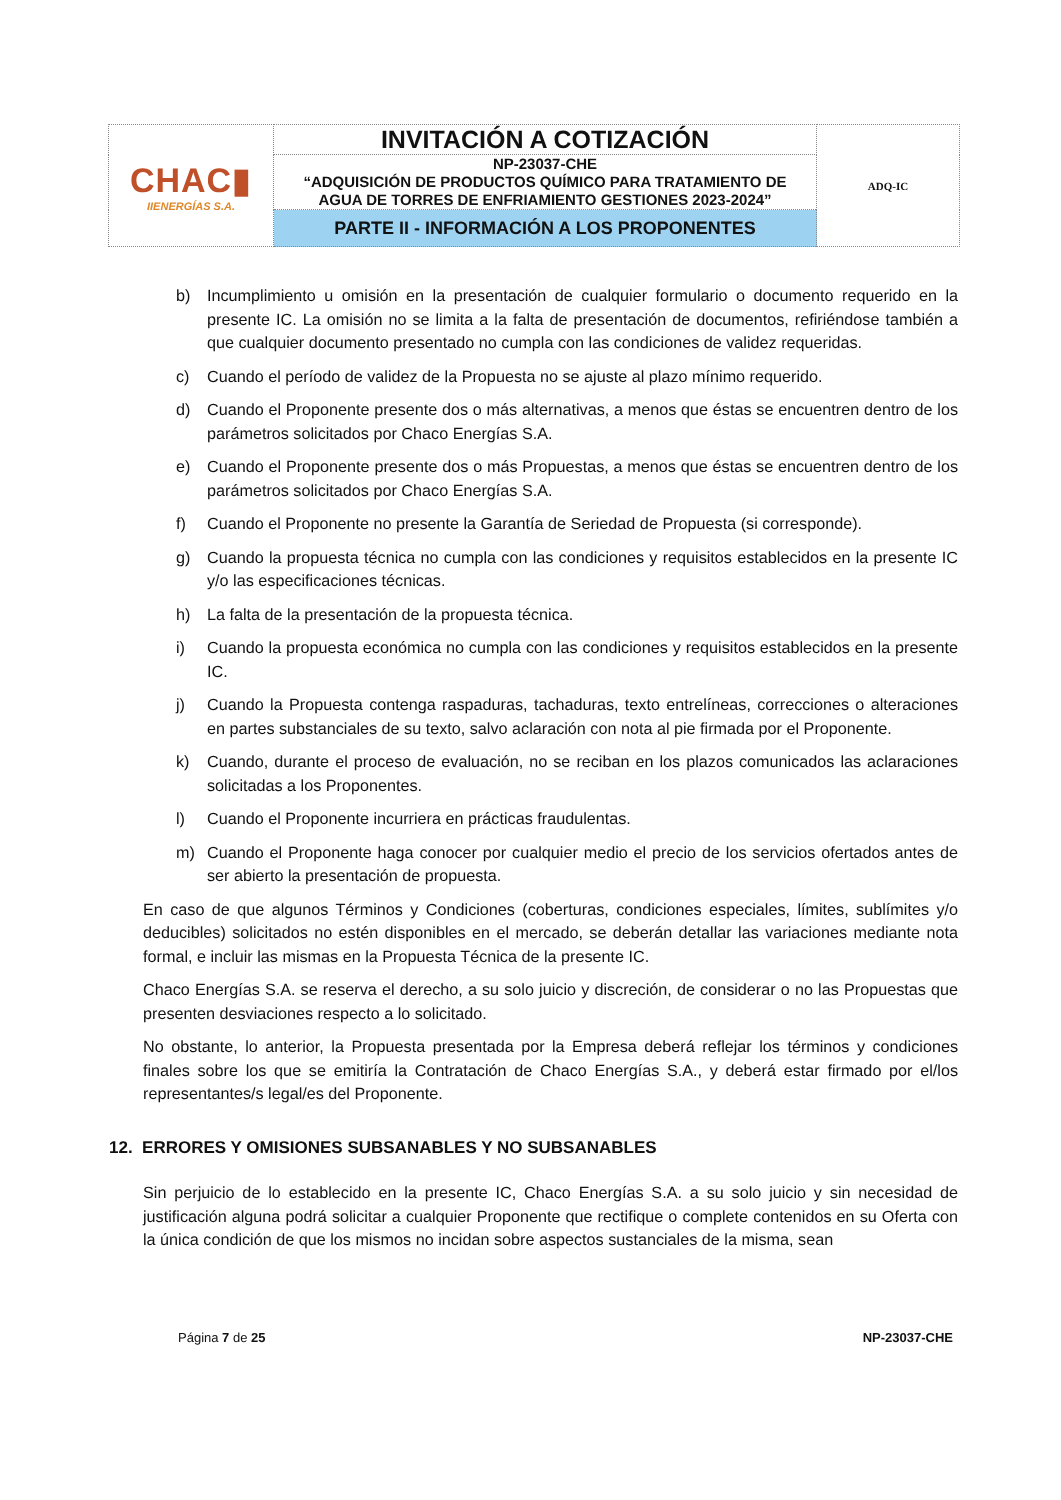| CHAC▮ IIENERGÍAS S.A. | INVITACIÓN A COTIZACIÓN | ADQ-IC |
| | NP-23037-CHE “ADQUISICIÓN DE PRODUCTOS QUÍMICO PARA TRATAMIENTO DE AGUA DE TORRES DE ENFRIAMIENTO GESTIONES 2023-2024” | |
| | PARTE II - INFORMACIÓN A LOS PROPONENTES | |
b) Incumplimiento u omisión en la presentación de cualquier formulario o documento requerido en la presente IC. La omisión no se limita a la falta de presentación de documentos, refiriéndose también a que cualquier documento presentado no cumpla con las condiciones de validez requeridas.
c) Cuando el período de validez de la Propuesta no se ajuste al plazo mínimo requerido.
d) Cuando el Proponente presente dos o más alternativas, a menos que éstas se encuentren dentro de los parámetros solicitados por Chaco Energías S.A.
e) Cuando el Proponente presente dos o más Propuestas, a menos que éstas se encuentren dentro de los parámetros solicitados por Chaco Energías S.A.
f) Cuando el Proponente no presente la Garantía de Seriedad de Propuesta (si corresponde).
g) Cuando la propuesta técnica no cumpla con las condiciones y requisitos establecidos en la presente IC y/o las especificaciones técnicas.
h) La falta de la presentación de la propuesta técnica.
i) Cuando la propuesta económica no cumpla con las condiciones y requisitos establecidos en la presente IC.
j) Cuando la Propuesta contenga raspaduras, tachaduras, texto entrelíneas, correcciones o alteraciones en partes substanciales de su texto, salvo aclaración con nota al pie firmada por el Proponente.
k) Cuando, durante el proceso de evaluación, no se reciban en los plazos comunicados las aclaraciones solicitadas a los Proponentes.
l) Cuando el Proponente incurriera en prácticas fraudulentas.
m) Cuando el Proponente haga conocer por cualquier medio el precio de los servicios ofertados antes de ser abierto la presentación de propuesta.
En caso de que algunos Términos y Condiciones (coberturas, condiciones especiales, límites, sublímites y/o deducibles) solicitados no estén disponibles en el mercado, se deberán detallar las variaciones mediante nota formal, e incluir las mismas en la Propuesta Técnica de la presente IC.
Chaco Energías S.A. se reserva el derecho, a su solo juicio y discreción, de considerar o no las Propuestas que presenten desviaciones respecto a lo solicitado.
No obstante, lo anterior, la Propuesta presentada por la Empresa deberá reflejar los términos y condiciones finales sobre los que se emitiría la Contratación de Chaco Energías S.A., y deberá estar firmado por el/los representantes/s legal/es del Proponente.
12. ERRORES Y OMISIONES SUBSANABLES Y NO SUBSANABLES
Sin perjuicio de lo establecido en la presente IC, Chaco Energías S.A. a su solo juicio y sin necesidad de justificación alguna podrá solicitar a cualquier Proponente que rectifique o complete contenidos en su Oferta con la única condición de que los mismos no incidan sobre aspectos sustanciales de la misma, sean
Página 7 de 25 NP-23037-CHE